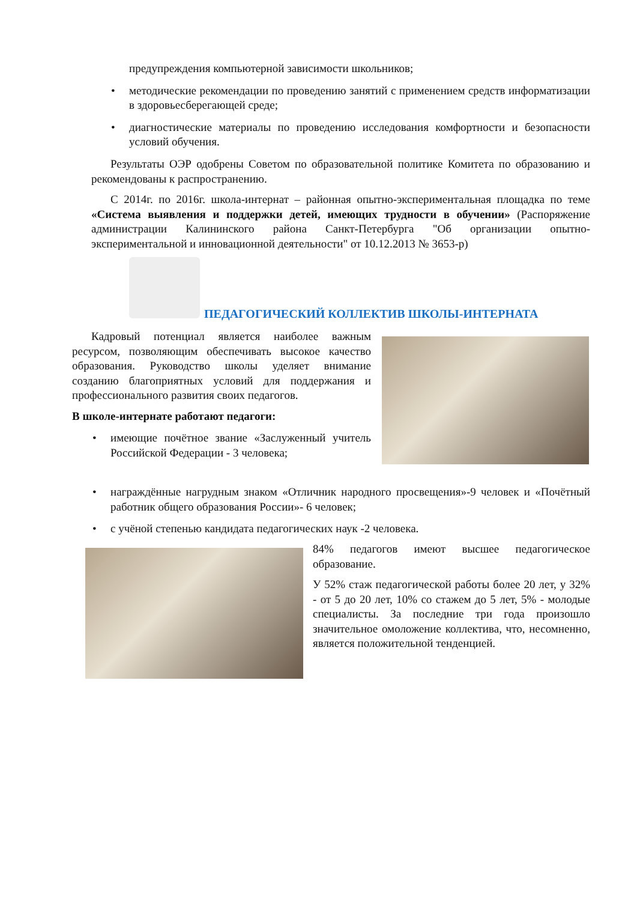предупреждения компьютерной зависимости школьников;
• методические рекомендации по проведению занятий с применением средств информатизации в здоровьесберегающей среде;
• диагностические материалы по проведению исследования комфортности и безопасности условий обучения.
Результаты ОЭР одобрены Советом по образовательной политике Комитета по образованию и рекомендованы к распространению.
С 2014г. по 2016г. школа-интернат – районная опытно-экспериментальная площадка по теме «Система выявления и поддержки детей, имеющих трудности в обучении» (Распоряжение администрации Калининского района Санкт-Петербурга "Об организации опытно-экспериментальной и инновационной деятельности" от 10.12.2013 № 3653-р)
ПЕДАГОГИЧЕСКИЙ КОЛЛЕКТИВ ШКОЛЫ-ИНТЕРНАТА
Кадровый потенциал является наиболее важным ресурсом, позволяющим обеспечивать высокое качество образования. Руководство школы уделяет внимание созданию благоприятных условий для поддержания и профессионального развития своих педагогов.
В школе-интернате работают педагоги:
• имеющие почётное звание «Заслуженный учитель Российской Федерации - 3 человека;
• награждённые нагрудным знаком «Отличник народного просвещения»-9 человек и «Почётный работник общего образования России»- 6 человек;
• с учёной степенью кандидата педагогических наук -2 человека.
84% педагогов имеют высшее педагогическое образование.
У 52% стаж педагогической работы более 20 лет, у 32% - от 5 до 20 лет, 10% со стажем до 5 лет, 5% - молодые специалисты. За последние три года произошло значительное омоложение коллектива, что, несомненно, является положительной тенденцией.